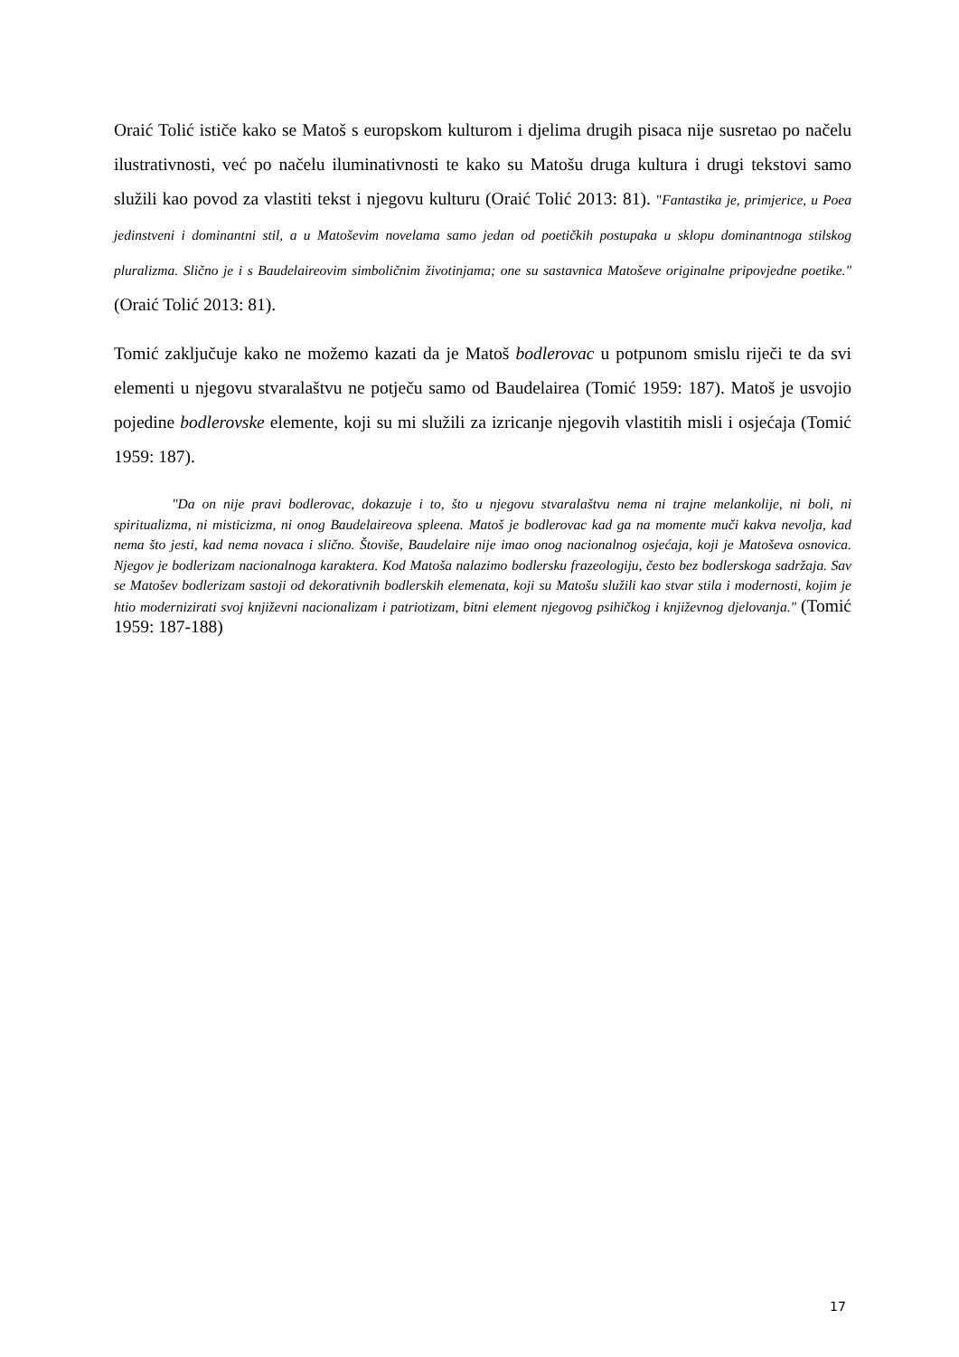Oraić Tolić ističe kako se Matoš s europskom kulturom i djelima drugih pisaca nije susretao po načelu ilustrativnosti, već po načelu iluminativnosti te kako su Matošu druga kultura i drugi tekstovi samo služili kao povod za vlastiti tekst i njegovu kulturu (Oraić Tolić 2013: 81). "Fantastika je, primjerice, u Poea jedinstveni i dominantni stil, a u Matoševim novelama samo jedan od poetičkih postupaka u sklopu dominantnoga stilskog pluralizma. Slično je i s Baudelaireovim simboličnim životinjama; one su sastavnica Matoševe originalne pripovjedne poetike." (Oraić Tolić 2013: 81).
Tomić zaključuje kako ne možemo kazati da je Matoš bodlerovac u potpunom smislu riječi te da svi elementi u njegovu stvaralaštvu ne potječu samo od Baudelairea (Tomić 1959: 187). Matoš je usvojio pojedine bodlerovske elemente, koji su mi služili za izricanje njegovih vlastitih misli i osjećaja (Tomić 1959: 187).
"Da on nije pravi bodlerovac, dokazuje i to, što u njegovu stvaralaštvu nema ni trajne melankolije, ni boli, ni spiritualizma, ni misticizma, ni onog Baudelaireova spleena. Matoš je bodlerovac kad ga na momente muči kakva nevolja, kad nema što jesti, kad nema novaca i slično. Štoviše, Baudelaire nije imao onog nacionalnog osjećaja, koji je Matoševa osnovica. Njegov je bodlerizam nacionalnoga karaktera. Kod Matoša nalazimo bodlersku frazeologiju, često bez bodlerskoga sadržaja. Sav se Matošev bodlerizam sastoji od dekorativnih bodlerskih elemenata, koji su Matošu služili kao stvar stila i modernosti, kojim je htio modernizirati svoj književni nacionalizam i patriotizam, bitni element njegovog psihičkog i književnog djelovanja." (Tomić 1959: 187-188)
17